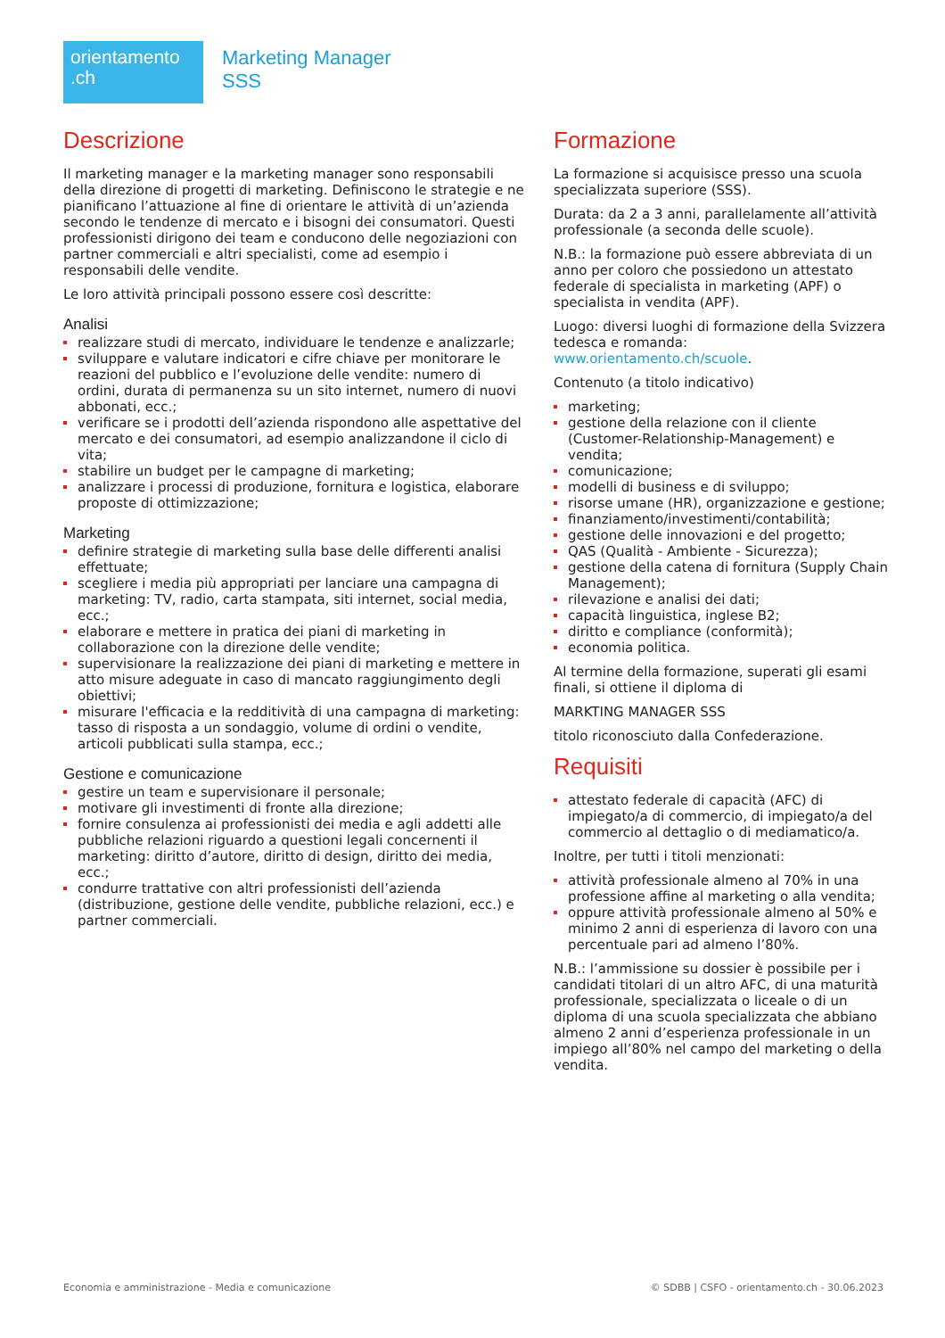orientamento
.ch
Marketing Manager SSS
Descrizione
Il marketing manager e la marketing manager sono responsabili della direzione di progetti di marketing. Definiscono le strategie e ne pianificano l’attuazione al fine di orientare le attività di un’azienda secondo le tendenze di mercato e i bisogni dei consumatori. Questi professionisti dirigono dei team e conducono delle negoziazioni con partner commerciali e altri specialisti, come ad esempio i responsabili delle vendite.
Le loro attività principali possono essere così descritte:
Analisi
realizzare studi di mercato, individuare le tendenze e analizzarle;
sviluppare e valutare indicatori e cifre chiave per monitorare le reazioni del pubblico e l’evoluzione delle vendite: numero di ordini, durata di permanenza su un sito internet, numero di nuovi abbonati, ecc.;
verificare se i prodotti dell’azienda rispondono alle aspettative del mercato e dei consumatori, ad esempio analizzandone il ciclo di vita;
stabilire un budget per le campagne di marketing;
analizzare i processi di produzione, fornitura e logistica, elaborare proposte di ottimizzazione;
Marketing
definire strategie di marketing sulla base delle differenti analisi effettuate;
scegliere i media più appropriati per lanciare una campagna di marketing: TV, radio, carta stampata, siti internet, social media, ecc.;
elaborare e mettere in pratica dei piani di marketing in collaborazione con la direzione delle vendite;
supervisionare la realizzazione dei piani di marketing e mettere in atto misure adeguate in caso di mancato raggiungimento degli obiettivi;
misurare l'efficacia e la redditività di una campagna di marketing: tasso di risposta a un sondaggio, volume di ordini o vendite, articoli pubblicati sulla stampa, ecc.;
Gestione e comunicazione
gestire un team e supervisionare il personale;
motivare gli investimenti di fronte alla direzione;
fornire consulenza ai professionisti dei media e agli addetti alle pubbliche relazioni riguardo a questioni legali concernenti il marketing: diritto d’autore, diritto di design, diritto dei media, ecc.;
condurre trattative con altri professionisti dell’azienda (distribuzione, gestione delle vendite, pubbliche relazioni, ecc.) e partner commerciali.
Formazione
La formazione si acquisisce presso una scuola specializzata superiore (SSS).
Durata: da 2 a 3 anni, parallelamente all’attività professionale (a seconda delle scuole).
N.B.: la formazione può essere abbreviata di un anno per coloro che possiedono un attestato federale di specialista in marketing (APF) o specialista in vendita (APF).
Luogo: diversi luoghi di formazione della Svizzera tedesca e romanda: www.orientamento.ch/scuole.
Contenuto (a titolo indicativo)
marketing;
gestione della relazione con il cliente (Customer-Relationship-Management) e vendita;
comunicazione;
modelli di business e di sviluppo;
risorse umane (HR), organizzazione e gestione;
finanziamento/investimenti/contabilità;
gestione delle innovazioni e del progetto;
QAS (Qualità - Ambiente - Sicurezza);
gestione della catena di fornitura (Supply Chain Management);
rilevazione e analisi dei dati;
capacità linguistica, inglese B2;
diritto e compliance (conformità);
economia politica.
Al termine della formazione, superati gli esami finali, si ottiene il diploma di
MARKTING MANAGER SSS
titolo riconosciuto dalla Confederazione.
Requisiti
attestato federale di capacità (AFC) di impiegato/a di commercio, di impiegato/a del commercio al dettaglio o di mediamatico/a.
Inoltre, per tutti i titoli menzionati:
attività professionale almeno al 70% in una professione affine al marketing o alla vendita;
oppure attività professionale almeno al 50% e minimo 2 anni di esperienza di lavoro con una percentuale pari ad almeno l’80%.
N.B.: l’ammissione su dossier è possibile per i candidati titolari di un altro AFC, di una maturità professionale, specializzata o liceale o di un diploma di una scuola specializzata che abbiano almeno 2 anni d’esperienza professionale in un impiego all’80% nel campo del marketing o della vendita.
Economia e amministrazione - Media e comunicazione © SDBB | CSFO - orientamento.ch - 30.06.2023